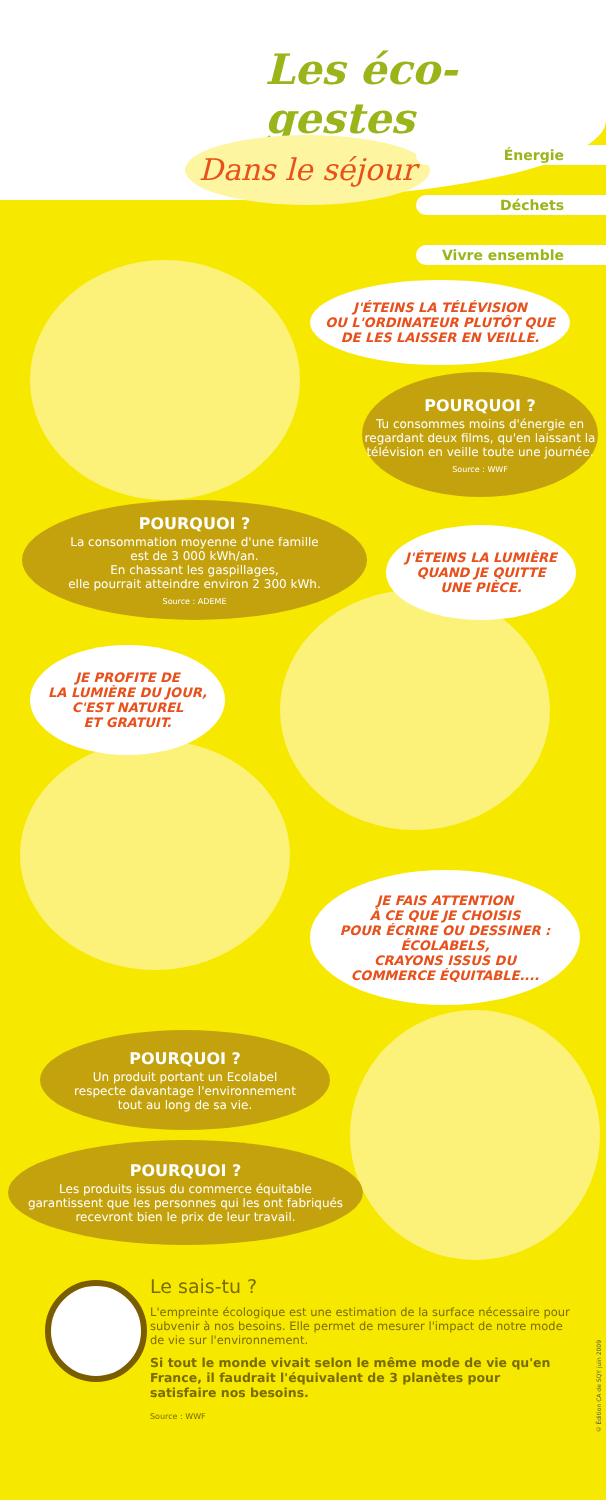Les éco-gestes
Dans le séjour
Énergie
Déchets
Vivre ensemble
J'ÉTEINS LA TÉLÉVISION
OU L'ORDINATEUR PLUTÔT QUE
DE LES LAISSER EN VEILLE.
POURQUOI ?
Tu consommes moins d'énergie en regardant deux films, qu'en laissant la télévision en veille toute une journée.
Source : WWF
POURQUOI ?
La consommation moyenne d'une famille
est de 3 000 kWh/an.
En chassant les gaspillages,
elle pourrait atteindre environ 2 300 kWh.
Source : ADEME
J'ÉTEINS LA LUMIÈRE
QUAND JE QUITTE
UNE PIÈCE.
JE PROFITE DE
LA LUMIÈRE DU JOUR,
C'EST NATUREL
ET GRATUIT.
JE FAIS ATTENTION
À CE QUE JE CHOISIS
POUR ÉCRIRE OU DESSINER :
ÉCOLABELS,
CRAYONS ISSUS DU
COMMERCE ÉQUITABLE....
POURQUOI ?
Un produit portant un Ecolabel
respecte davantage l'environnement
tout au long de sa vie.
POURQUOI ?
Les produits issus du commerce équitable
garantissent que les personnes qui les ont fabriqués
recevront bien le prix de leur travail.
Le sais-tu ?
L'empreinte écologique est une estimation de la surface nécessaire pour subvenir à nos besoins. Elle permet de mesurer l'impact de notre mode de vie sur l'environnement.
Si tout le monde vivait selon le même mode de vie qu'en France, il faudrait l'équivalent de 3 planètes pour satisfaire nos besoins.
Source : WWF
© Édition CA de SQY juin 2009